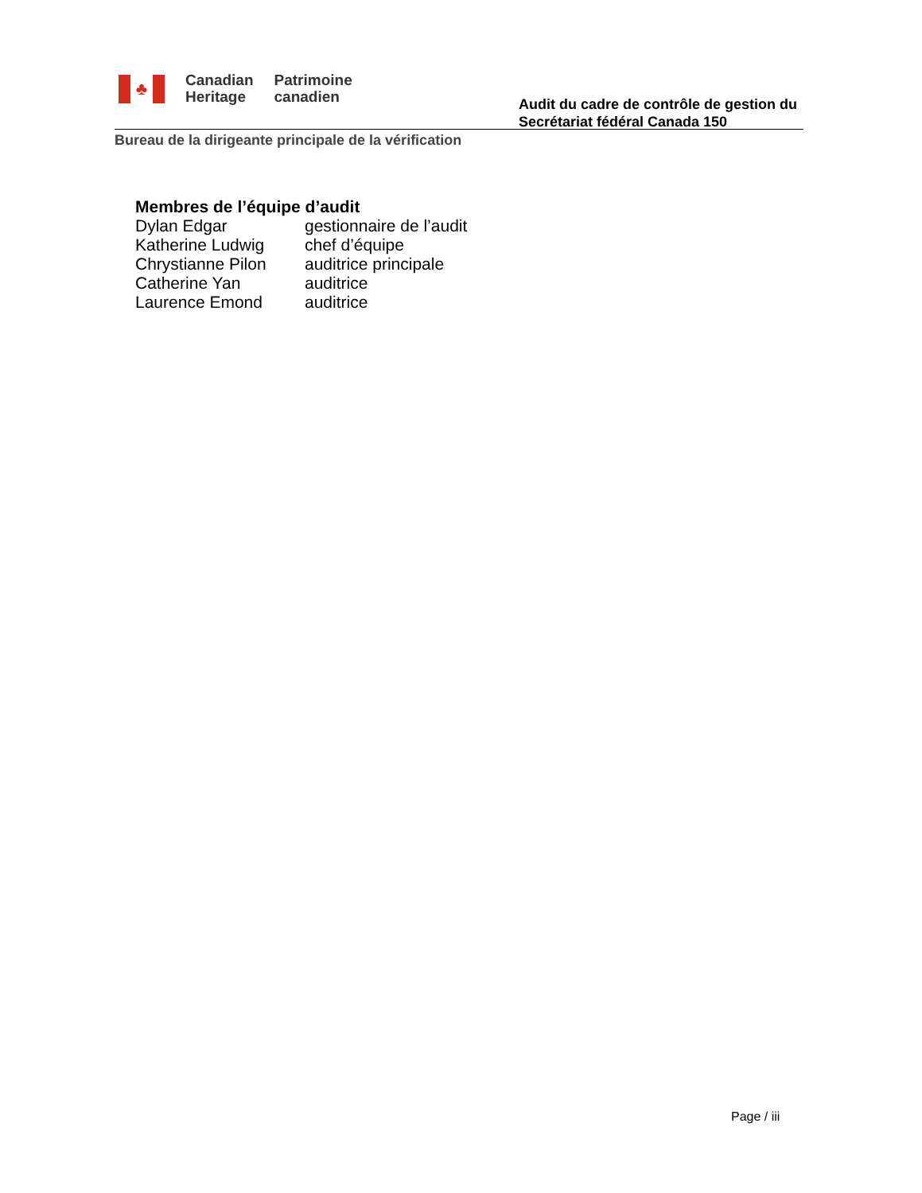♣
Canadian
Heritage
Patrimoine
canadien
Audit du cadre de contrôle de gestion du
Secrétariat fédéral Canada 150
Bureau de la dirigeante principale de la vérification
Membres de l’équipe d’audit
Dylan Edgar gestionnaire de l’audit
Katherine Ludwig chef d’équipe
Chrystianne Pilon auditrice principale
Catherine Yan auditrice
Laurence Emond auditrice
Page / iii